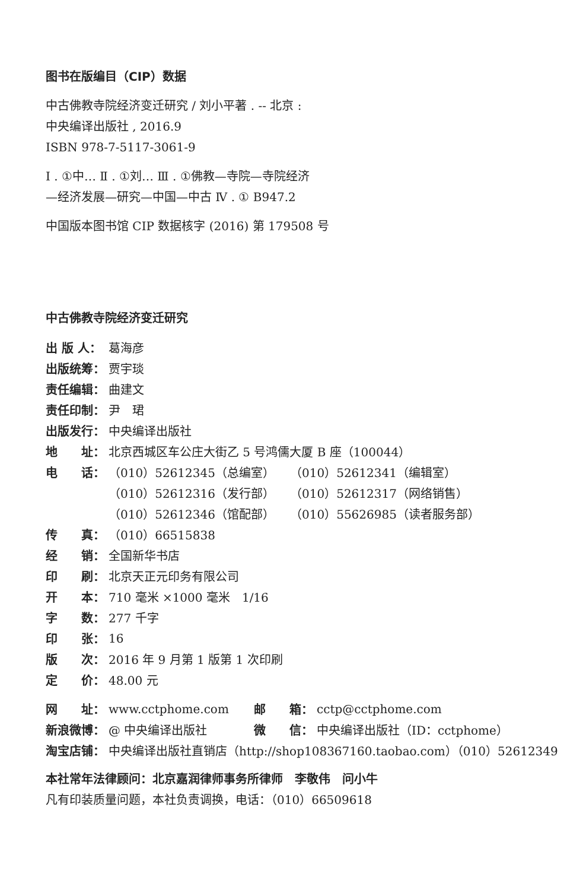图书在版编目（CIP）数据
中古佛教寺院经济变迁研究 / 刘小平著 . -- 北京 :
中央编译出版社 , 2016.9
ISBN 978-7-5117-3061-9
Ⅰ . ①中… Ⅱ . ①刘… Ⅲ . ①佛教—寺院—寺院经济
—经济发展—研究—中国—中古 Ⅳ . ① B947.2
中国版本图书馆 CIP 数据核字 (2016) 第 179508 号
中古佛教寺院经济变迁研究
| 出 版 人： | 葛海彦 | |
| 出版统筹： | 贾宇琰 | |
| 责任编辑： | 曲建文 | |
| 责任印制： | 尹 珺 | |
| 出版发行： | 中央编译出版社 | |
| 地 址： | 北京西城区车公庄大街乙 5 号鸿儒大厦 B 座（100044） | |
| 电 话： | （010）52612345（总编室） | （010）52612341（编辑室） |
| | （010）52612316（发行部） | （010）52612317（网络销售） |
| | （010）52612346（馆配部） | （010）55626985（读者服务部） |
| 传 真： | （010）66515838 | |
| 经 销： | 全国新华书店 | |
| 印 刷： | 北京天正元印务有限公司 | |
| 开 本： | 710 毫米 ×1000 毫米 1/16 | |
| 字 数： | 277 千字 | |
| 印 张： | 16 | |
| 版 次： | 2016 年 9 月第 1 版第 1 次印刷 | |
| 定 价： | 48.00 元 | |
| 网 址： | www.cctphome.com | 邮 箱： | cctp@cctphome.com |
| 新浪微博： | @ 中央编译出版社 | 微 信： | 中央编译出版社（ID：cctphome） |
| 淘宝店铺： | 中央编译出版社直销店（http://shop108367160.taobao.com）（010）52612349 | | |
本社常年法律顾问：北京嘉润律师事务所律师　李敬伟　问小牛
凡有印装质量问题，本社负责调换，电话：（010）66509618